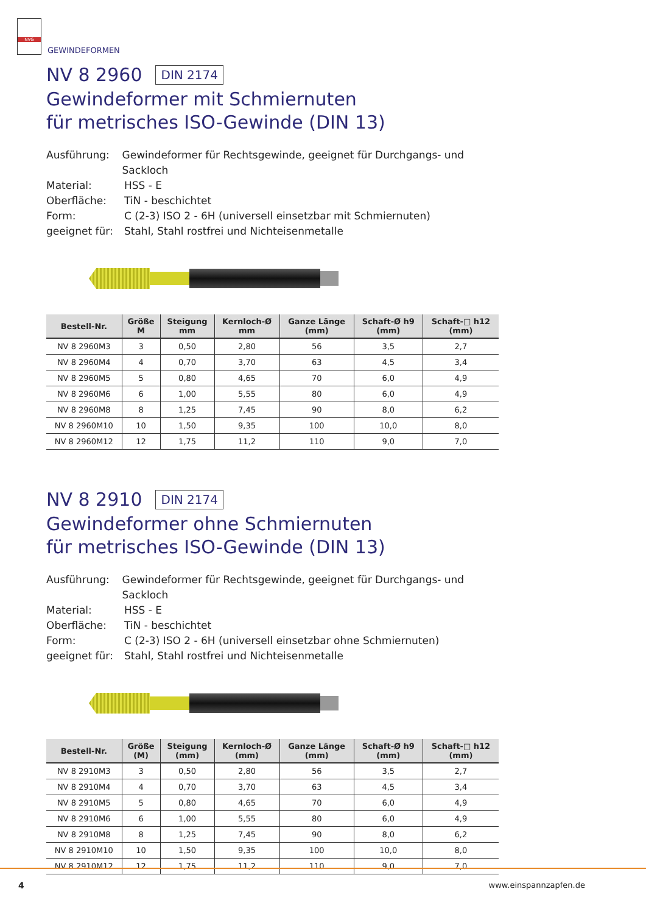NVG
GEWINDEFORMEN
NV 8 2960 DIN 2174
Gewindeformer mit Schmiernuten
für metrisches ISO-Gewinde (DIN 13)
Ausführung: Gewindeformer für Rechtsgewinde, geeignet für Durchgangs- und Sackloch
Material: HSS - E
Oberfläche: TiN - beschichtet
Form: C (2-3) ISO 2 - 6H (universell einsetzbar mit Schmiernuten)
geeignet für: Stahl, Stahl rostfrei und Nichteisenmetalle
| Bestell-Nr. | Größe M | Steigung mm | Kernloch-Ø mm | Ganze Länge (mm) | Schaft-Ø h9 (mm) | Schaft-□ h12 (mm) |
| --- | --- | --- | --- | --- | --- | --- |
| NV 8 2960M3 | 3 | 0,50 | 2,80 | 56 | 3,5 | 2,7 |
| NV 8 2960M4 | 4 | 0,70 | 3,70 | 63 | 4,5 | 3,4 |
| NV 8 2960M5 | 5 | 0,80 | 4,65 | 70 | 6,0 | 4,9 |
| NV 8 2960M6 | 6 | 1,00 | 5,55 | 80 | 6,0 | 4,9 |
| NV 8 2960M8 | 8 | 1,25 | 7,45 | 90 | 8,0 | 6,2 |
| NV 8 2960M10 | 10 | 1,50 | 9,35 | 100 | 10,0 | 8,0 |
| NV 8 2960M12 | 12 | 1,75 | 11,2 | 110 | 9,0 | 7,0 |
NV 8 2910 DIN 2174
Gewindeformer ohne Schmiernuten
für metrisches ISO-Gewinde (DIN 13)
Ausführung: Gewindeformer für Rechtsgewinde, geeignet für Durchgangs- und Sackloch
Material: HSS - E
Oberfläche: TiN - beschichtet
Form: C (2-3) ISO 2 - 6H (universell einsetzbar ohne Schmiernuten)
geeignet für: Stahl, Stahl rostfrei und Nichteisenmetalle
| Bestell-Nr. | Größe (M) | Steigung (mm) | Kernloch-Ø (mm) | Ganze Länge (mm) | Schaft-Ø h9 (mm) | Schaft-□ h12 (mm) |
| --- | --- | --- | --- | --- | --- | --- |
| NV 8 2910M3 | 3 | 0,50 | 2,80 | 56 | 3,5 | 2,7 |
| NV 8 2910M4 | 4 | 0,70 | 3,70 | 63 | 4,5 | 3,4 |
| NV 8 2910M5 | 5 | 0,80 | 4,65 | 70 | 6,0 | 4,9 |
| NV 8 2910M6 | 6 | 1,00 | 5,55 | 80 | 6,0 | 4,9 |
| NV 8 2910M8 | 8 | 1,25 | 7,45 | 90 | 8,0 | 6,2 |
| NV 8 2910M10 | 10 | 1,50 | 9,35 | 100 | 10,0 | 8,0 |
| NV 8 2910M12 | 12 | 1,75 | 11,2 | 110 | 9,0 | 7,0 |
4 www.einspannzapfen.de